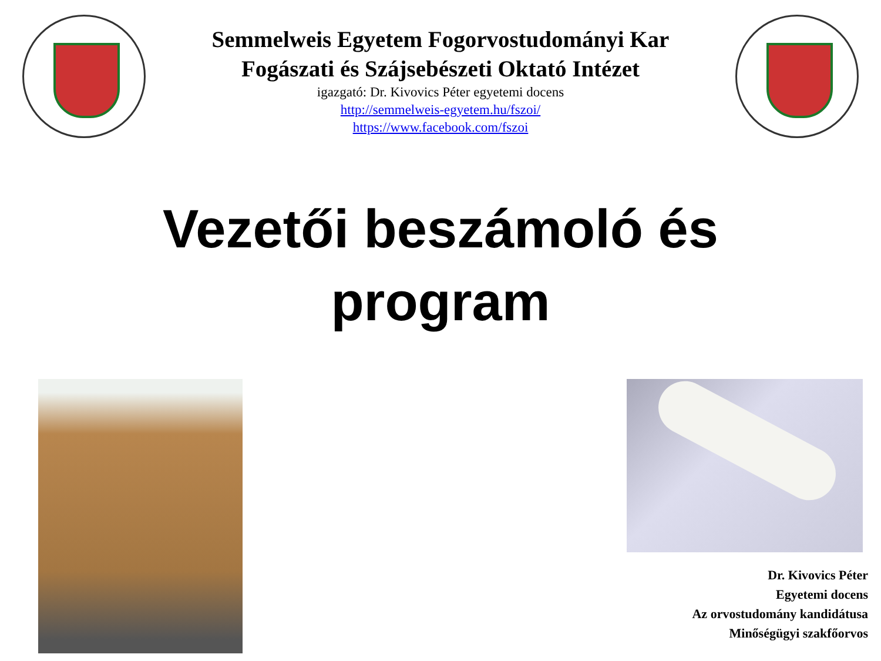Semmelweis Egyetem Fogorvostudományi Kar
Fogászati és Szájsebészeti Oktató Intézet
igazgató: Dr. Kivovics Péter egyetemi docens
http://semmelweis-egyetem.hu/fszoi/
https://www.facebook.com/fszoi
Vezetői beszámoló és
program
Dr. Kivovics Péter
Egyetemi docens
Az orvostudomány kandidátusa
Minőségügyi szakfőorvos